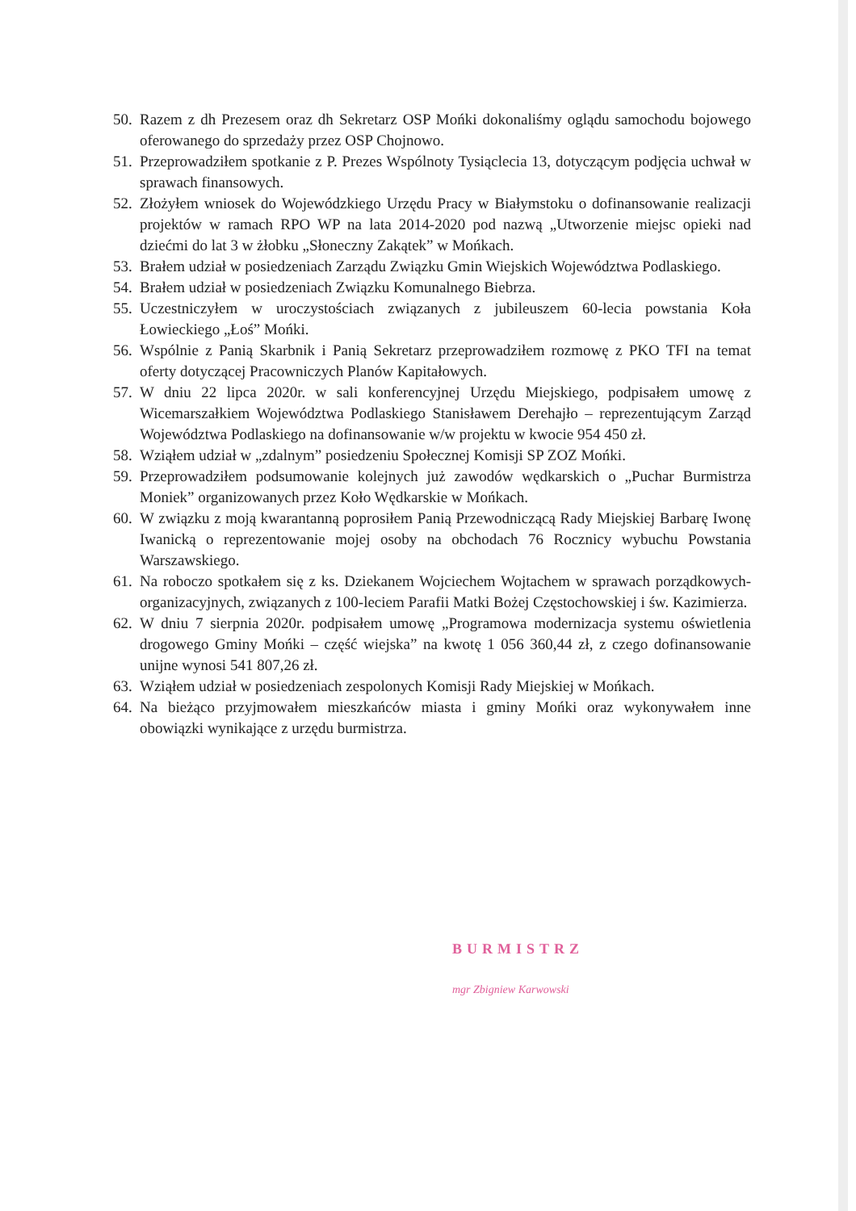50. Razem z dh Prezesem oraz dh Sekretarz OSP Mońki dokonaliśmy oglądu samochodu bojowego oferowanego do sprzedaży przez OSP Chojnowo.
51. Przeprowadziłem spotkanie z P. Prezes Wspólnoty Tysiąclecia 13, dotyczącym podjęcia uchwał w sprawach finansowych.
52. Złożyłem wniosek do Wojewódzkiego Urzędu Pracy w Białymstoku o dofinansowanie realizacji projektów w ramach RPO WP na lata 2014-2020 pod nazwą „Utworzenie miejsc opieki nad dziećmi do lat 3 w żłobku „Słoneczny Zakątek” w Mońkach.
53. Brałem udział w posiedzeniach Zarządu Związku Gmin Wiejskich Województwa Podlaskiego.
54. Brałem udział w posiedzeniach Związku Komunalnego Biebrza.
55. Uczestniczyłem w uroczystościach związanych z jubileuszem 60-lecia powstania Koła Łowieckiego „Łoś” Mońki.
56. Wspólnie z Panią Skarbnik i Panią Sekretarz przeprowadziłem rozmowę z PKO TFI na temat oferty dotyczącej Pracowniczych Planów Kapitałowych.
57. W dniu 22 lipca 2020r. w sali konferencyjnej Urzędu Miejskiego, podpisałem umowę z Wicemarszałkiem Województwa Podlaskiego Stanisławem Derehajło – reprezentującym Zarząd Województwa Podlaskiego na dofinansowanie w/w projektu w kwocie 954 450 zł.
58. Wziąłem udział w „zdalnym” posiedzeniu Społecznej Komisji SP ZOZ Mońki.
59. Przeprowadziłem podsumowanie kolejnych już zawodów wędkarskich o „Puchar Burmistrza Moniek” organizowanych przez Koło Wędkarskie w Mońkach.
60. W związku z moją kwarantanną poprosiłem Panią Przewodniczącą Rady Miejskiej Barbarę Iwonę Iwanicką o reprezentowanie mojej osoby na obchodach 76 Rocznicy wybuchu Powstania Warszawskiego.
61. Na roboczo spotkałem się z ks. Dziekanem Wojciechem Wojtachem w sprawach porządkowych-organizacyjnych, związanych z 100-leciem Parafii Matki Bożej Częstochowskiej i św. Kazimierza.
62. W dniu 7 sierpnia 2020r. podpisałem umowę „Programowa modernizacja systemu oświetlenia drogowego Gminy Mońki – część wiejska” na kwotę 1 056 360,44 zł, z czego dofinansowanie unijne wynosi 541 807,26 zł.
63. Wziąłem udział w posiedzeniach zespolonych Komisji Rady Miejskiej w Mońkach.
64. Na bieżąco przyjmowałem mieszkańców miasta i gminy Mońki oraz wykonywałem inne obowiązki wynikające z urzędu burmistrza.
BURMISTRZ
mgr Zbigniew Karwowski